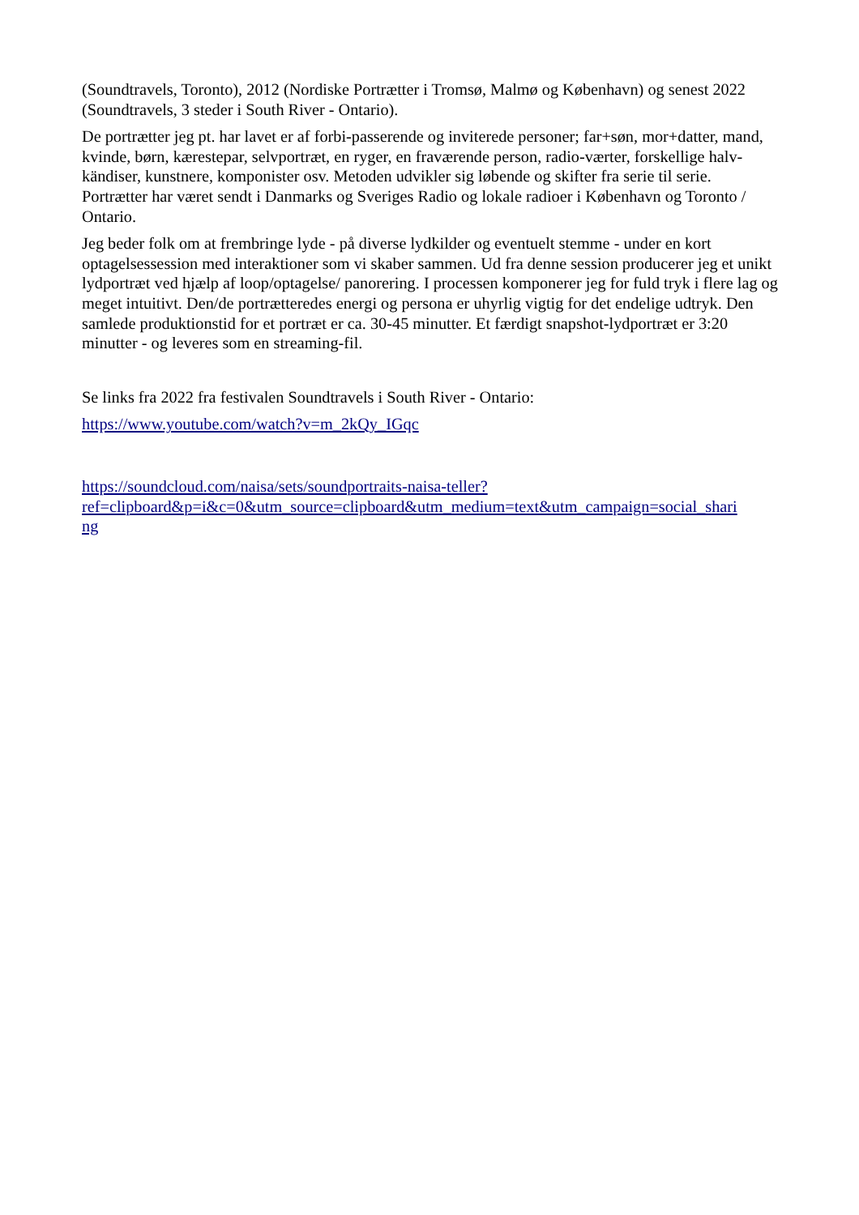(Soundtravels, Toronto), 2012 (Nordiske Portrætter i Tromsø, Malmø og København) og senest 2022 (Soundtravels, 3 steder i South River - Ontario).
De portrætter jeg pt. har lavet er af forbi-passerende og inviterede personer; far+søn, mor+datter, mand, kvinde, børn, kærestepar, selvportræt, en ryger, en fraværende person, radio-værter, forskellige halv-kändiser, kunstnere, komponister osv. Metoden udvikler sig løbende og skifter fra serie til serie. Portrætter har været sendt i Danmarks og Sveriges Radio og lokale radioer i København og Toronto / Ontario.
Jeg beder folk om at frembringe lyde - på diverse lydkilder og eventuelt stemme - under en kort optagelsessession med interaktioner som vi skaber sammen. Ud fra denne session producerer jeg et unikt lydportræt ved hjælp af loop/optagelse/ panorering. I processen komponerer jeg for fuld tryk i flere lag og meget intuitivt. Den/de portrætteredes energi og persona er uhyrlig vigtig for det endelige udtryk. Den samlede produktionstid for et portræt er ca. 30-45 minutter. Et færdigt snapshot-lydportræt er 3:20 minutter - og leveres som en streaming-fil.
Se links fra 2022 fra festivalen Soundtravels i South River - Ontario:
https://www.youtube.com/watch?v=m_2kQy_IGqc
https://soundcloud.com/naisa/sets/soundportraits-naisa-teller?
ref=clipboard&p=i&c=0&utm_source=clipboard&utm_medium=text&utm_campaign=social_shari
ng